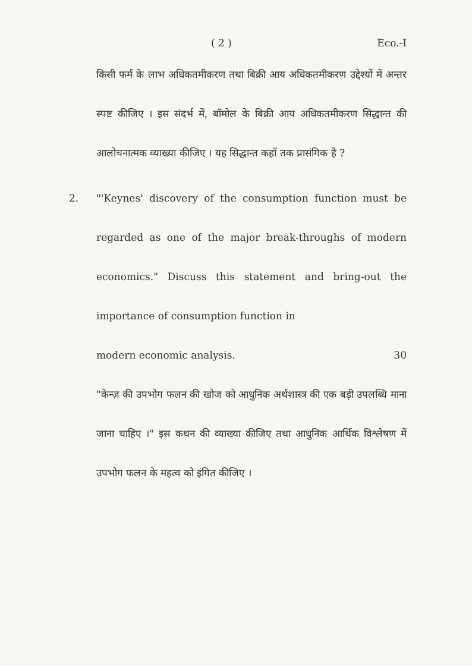( 2 ) Eco.-I
किसी फर्म के लाभ अधिकतमीकरण तथा बिक्री आय अधिकतमीकरण उद्देश्यों में अन्तर स्पष्ट कीजिए । इस संदर्भ में, बॉमोल के बिक्री आय अधिकतमीकरण सिद्धान्त की आलोचनात्मक व्याख्या कीजिए । यह सिद्धान्त कहाँ तक प्रासंगिक है ?
2.
"'Keynes' discovery of the consumption function must be regarded as one of the major break-throughs of modern economics." Discuss this statement and bring-out the importance of consumption function in
modern economic analysis. 30
"केन्ज़ की उपभोग फलन की खोज को आधुनिक अर्थशास्त्र की एक बड़ी उपलब्धि माना जाना चाहिए ।" इस कथन की व्याख्या कीजिए तथा आधुनिक आर्थिक विश्लेषण में उपभोग फलन के महत्व को इंगित कीजिए ।